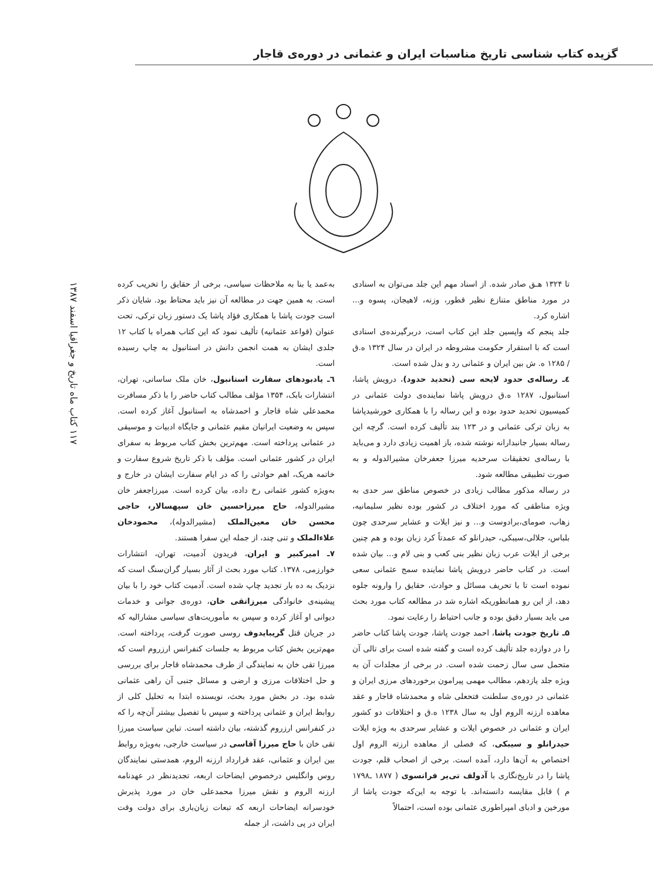گزیده کتاب شناسی تاریخ مناسبات ایران و عثمانی در دوره‌ی قاجار
تا ۱۳۲۴ هـق صادر شده. از اسناد مهم این جلد می‌توان به اسنادی در مورد مناطق متنازع نظیر قطور، وزنه، لاهیجان، پسوه و... اشاره کرد.
جلد پنجم که واپسین جلد این کتاب است، دربرگیرنده‌ی اسنادی است که با استقرار حکومت مشروطه در ایران در سال ۱۳۲۴ ه.ق / ۱۲۸۵ ه. ش بین ایران و عثمانی رد و بدل شده است.
٤ـ رساله‌ی حدود لایحه سی (تحدید حدود)، درویش پاشا، استانبول، ۱۲۸۷ ه.ق درویش پاشا نماینده‌ی دولت عثمانی در کمیسیون تحدید حدود بوده و این رساله را با همکاری خورشیدپاشا به زبان ترکی عثمانی و در ۱۲۳ بند تألیف کرده است. گرچه این رساله بسیار جانبدارانه نوشته شده، باز اهمیت زیادی دارد و می‌باید با رساله‌ی تحقیقات سرحدیه میرزا جعفرخان مشیرالدوله و به صورت تطبیقی مطالعه شود.
در رساله مذکور مطالب زیادی در خصوص مناطق سر حدی به ویژه مناطقی که مورد اختلاف در کشور بوده نظیر سلیمانیه، زهاب، صومای،برادوست و... و نیز ایلات و عشایر سرحدی چون بلباس، جلالی،سیبکی، حیدرانلو که عمدتاً کرد زبان بوده و هم چنین برخی از ایلات عرب زبان نظیر بنی کعب و بنی لام و... بیان شده است. در کتاب حاضر درویش پاشا نماینده سمج عثمانی سعی نموده است تا با تحریف مسائل و حوادث، حقایق را وارونه جلوه دهد، از این رو همانطوریکه اشاره شد در مطالعه کتاب مورد بحث می باید بسیار دقیق بوده و جانب احتیاط را رعایت نمود.
۵ـ تاریخ جودت پاشا، احمد جودت پاشا، جودت پاشا کتاب حاضر را در دوازده جلد تألیف کرده است و گفته شده است برای تالی آن متحمل سی سال زحمت شده است. در برخی از مجلدات آن به ویژه جلد یازدهم، مطالب مهمی پیرامون برخوردهای مرزی ایران و عثمانی در دوره‌ی سلطنت فتحعلی شاه و محمدشاه قاجار و عقد معاهده ارزنه الروم اول به سال ۱۲۳۸ ه.ق و اختلافات دو کشور ایران و عثمانی در خصوص ایلات و عشایر سرحدی به ویژه ایلات حیدرانلو و سیبکی، که فصلی از معاهده ارزته الروم اول اختصاص به آن‌ها دارد، آمده است. برخی از اصحاب قلم، جودت پاشا را در تاریخ‌نگاری با آدولف تی‌یر فرانسوی ( ۱۸۷۷ ـ۱۷۹۸ م ) قابل مقایسه دانسته‌اند. با توجه به این‌که جودت پاشا از مورخین و ادبای امپراطوری عثمانی بوده است، احتمالاً
به‌عمد یا بنا به ملاحظات سیاسی، برخی از حقایق را تخریب کرده است. به همین جهت در مطالعه آن نیز باید محتاط بود. شایان ذکر است جودت پاشا با همکاری فؤاد پاشا یک دستور زبان ترکی، تحت عنوان (قواعد عثمانیه) تألیف نمود که این کتاب همراه با کتاب ۱۲ جلدی ایشان به همت انجمن دانش در استانبول به چاپ رسیده است.
٦ـ یادبودهای سفارت استانبول، خان ملک ساسانی، تهران، انتشارات بابک، ۱۳۵۴ مؤلف مطالب کتاب حاضر را با ذکر مسافرت محمدعلی شاه قاجار و احمدشاه به استانبول آغاز کرده است. سپس به وضعیت ایرانیان مقیم عثمانی و جایگاه ادبیات و موسیقی در عثمانی پرداخته است. مهم‌ترین بخش کتاب مربوط به سفرای ایران در کشور عثمانی است. مؤلف با ذکر تاریخ شروع سفارت و خاتمه هریک، اهم حوادثی را که در ایام سفارت ایشان در خارج و به‌ویژه کشور عثمانی رخ داده، بیان کرده است. میرزاجعفر خان مشیرالدوله، حاج میرزاحسین خان سپهسالار، حاجی محسن خان معین‌الملک (مشیرالدوله)، محمودخان علاءالملک و تنی چند، از جمله این سفرا هستند.
۷ـ امیرکبیر و ایران، فریدون آدمیت، تهران، انتشارات خوارزمی، ۱۳۷۸. کتاب مورد بحث از آثار بسیار گران‌سنگ است که نزدیک به ده بار تجدید چاپ شده است. آدمیت کتاب خود را با بیان پیشینه‌ی خانوادگی میرزاتقی خان، دوره‌ی جوانی و خدمات دیوانی او آغاز کرده و سپس به مأموریت‌های سیاسی مشارالیه که در جریان قتل گریبایدوف روسی صورت گرفت، پرداخته است. مهم‌ترین بخش کتاب مربوط به جلسات کنفرانس ارزروم است که میرزا تقی خان به نمایندگی از طرف محمدشاه قاجار برای بررسی و حل اختلافات مرزی و ارضی و مسائل جنبی آن راهی عثمانی شده بود. در بخش مورد بحث، نویسنده ابتدا به تحلیل کلی از روابط ایران و عثمانی پرداخته و سپس با تفصیل بیشتر آن‌چه را که در کنفرانس ارزروم گذشته، بیان داشته است. تباین سیاست میرزا تقی خان با حاج میرزا آقاسی در سیاست خارجی، به‌ویژه روابط بین ایران و عثمانی، عقد قرارداد ارزنه الروم، همدستی نمایندگان روس وانگلیس درخصوص ایضاحات اربعه، تجدیدنظر در عهدنامه ارزنه الروم و نقش میرزا محمدعلی خان در مورد پذیرش خودسرانه ایضاحات اربعه که تبعات زیان‌باری برای دولت وقت ایران در پی داشت، از جمله
۱۱۷ کتاب ماه تاریخ و جغرافیا اسفند ۱۳۸۷